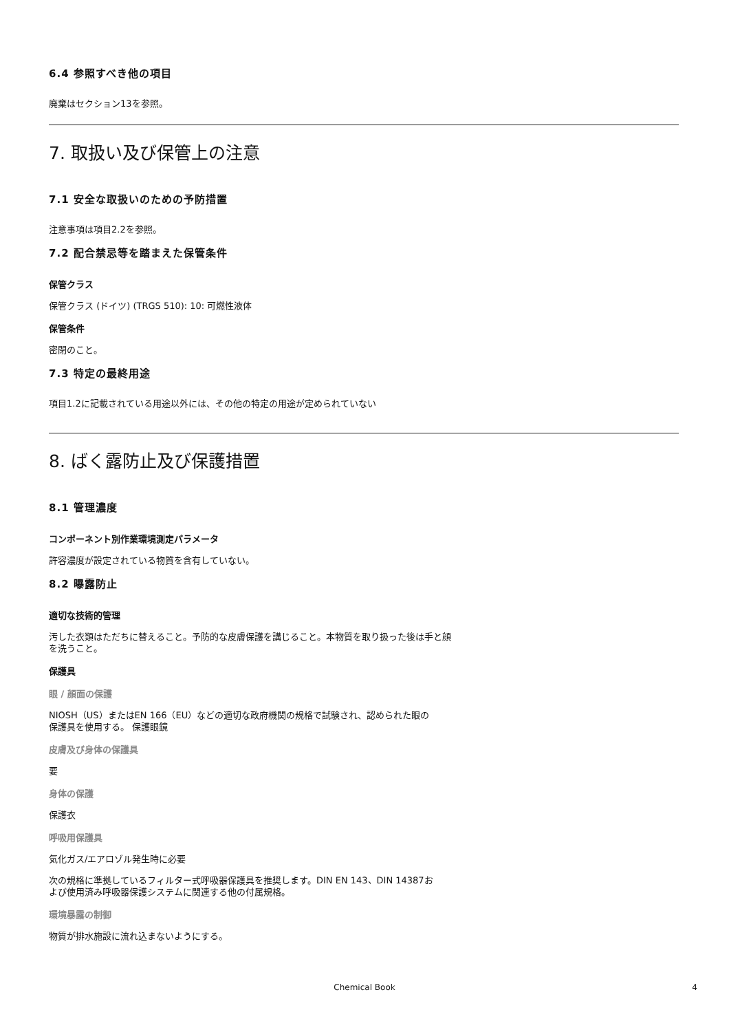6.4 参照すべき他の項目
廃棄はセクション13を参照。
7. 取扱い及び保管上の注意
7.1 安全な取扱いのための予防措置
注意事項は項目2.2を参照。
7.2 配合禁忌等を踏まえた保管条件
保管クラス
保管クラス (ドイツ) (TRGS 510): 10: 可燃性液体
保管条件
密閉のこと。
7.3 特定の最終用途
項目1.2に記載されている用途以外には、その他の特定の用途が定められていない
8. ばく露防止及び保護措置
8.1 管理濃度
コンポーネント別作業環境測定パラメータ
許容濃度が設定されている物質を含有していない。
8.2 曝露防止
適切な技術的管理
汚した衣類はただちに替えること。予防的な皮膚保護を講じること。本物質を取り扱った後は手と顔
を洗うこと。
保護具
眼 / 顔面の保護
NIOSH（US）またはEN 166（EU）などの適切な政府機関の規格で試験され、認められた眼の
保護具を使用する。 保護眼鏡
皮膚及び身体の保護具
要
身体の保護
保護衣
呼吸用保護具
気化ガス/エアロゾル発生時に必要
次の規格に準拠しているフィルター式呼吸器保護具を推奨します。DIN EN 143、DIN 14387お
よび使用済み呼吸器保護システムに関連する他の付属規格。
環境暴露の制御
物質が排水施設に流れ込まないようにする。
Chemical Book
4